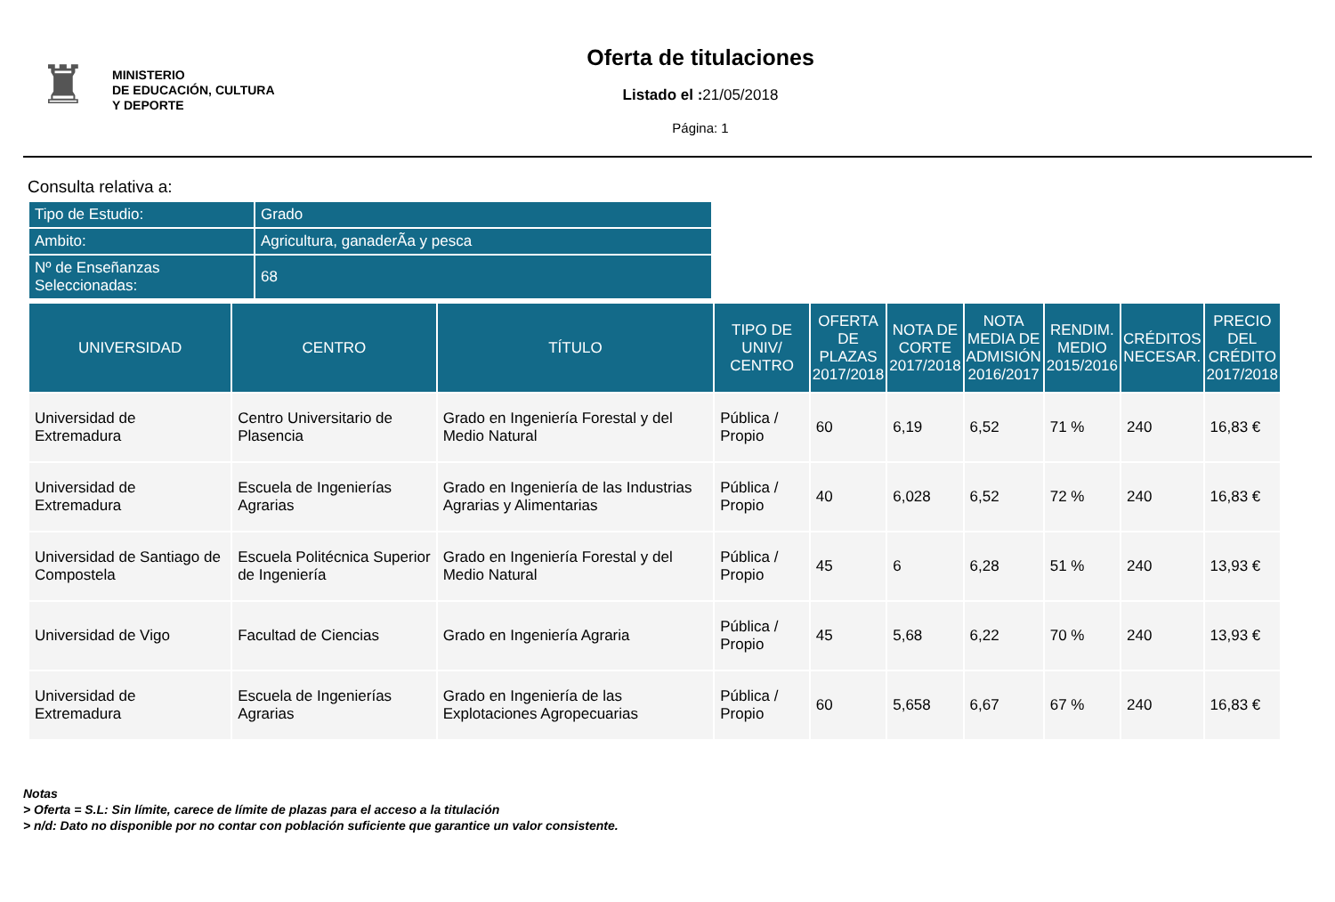♜
MINISTERIO
DE EDUCACIÓN, CULTURA
Y DEPORTE
Oferta de titulaciones
Listado el : 21/05/2018
Página: 1
Consulta relativa a:
| Tipo de Estudio: | Grado |
| Ambito: | Agricultura, ganaderÃa y pesca |
| Nº de Enseñanzas Seleccionadas: | 68 |
| UNIVERSIDAD | CENTRO | TÍTULO | TIPO DE UNIV/ CENTRO | OFERTA DE PLAZAS 2017/2018 | NOTA DE CORTE 2017/2018 | NOTA MEDIA DE ADMISIÓN 2016/2017 | RENDIM. MEDIO 2015/2016 | CRÉDITOS NECESAR. | PRECIO DEL CRÉDITO 2017/2018 |
| --- | --- | --- | --- | --- | --- | --- | --- | --- | --- |
| Universidad de Extremadura | Centro Universitario de Plasencia | Grado en Ingeniería Forestal y del Medio Natural | Pública / Propio | 60 | 6,19 | 6,52 | 71 % | 240 | 16,83 € |
| Universidad de Extremadura | Escuela de Ingenierías Agrarias | Grado en Ingeniería de las Industrias Agrarias y Alimentarias | Pública / Propio | 40 | 6,028 | 6,52 | 72 % | 240 | 16,83 € |
| Universidad de Santiago de Compostela | Escuela Politécnica Superior de Ingeniería | Grado en Ingeniería Forestal y del Medio Natural | Pública / Propio | 45 | 6 | 6,28 | 51 % | 240 | 13,93 € |
| Universidad de Vigo | Facultad de Ciencias | Grado en Ingeniería Agraria | Pública / Propio | 45 | 5,68 | 6,22 | 70 % | 240 | 13,93 € |
| Universidad de Extremadura | Escuela de Ingenierías Agrarias | Grado en Ingeniería de las Explotaciones Agropecuarias | Pública / Propio | 60 | 5,658 | 6,67 | 67 % | 240 | 16,83 € |
Notas
> Oferta = S.L: Sin límite, carece de límite de plazas para el acceso a la titulación
> n/d: Dato no disponible por no contar con población suficiente que garantice un valor consistente.